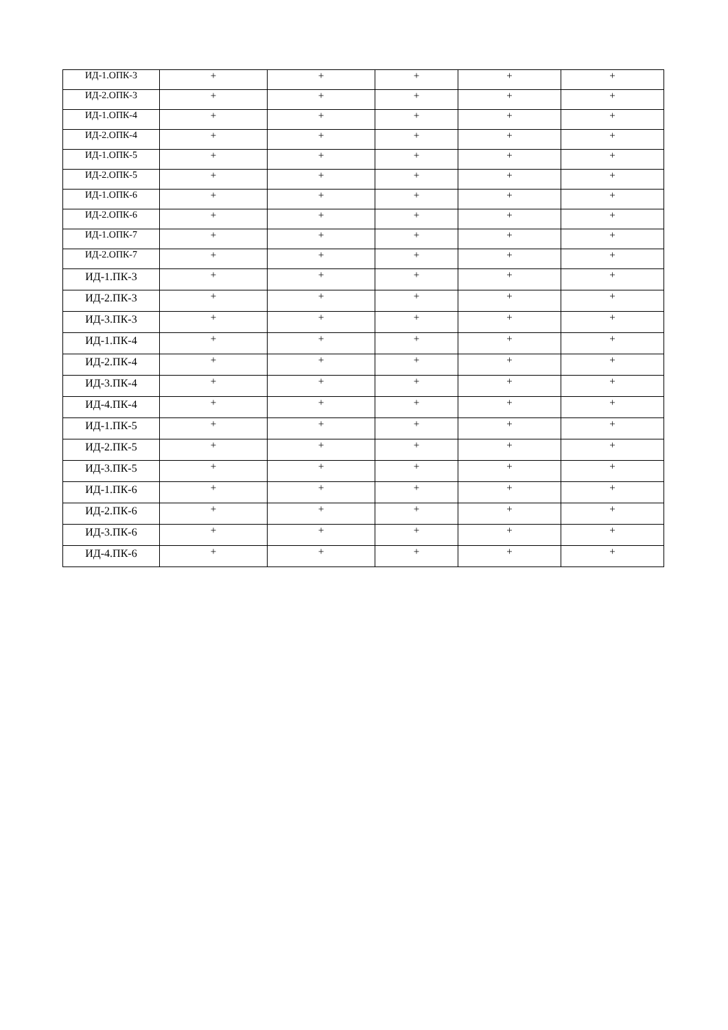| ИД-1.ОПК-3 | + | + | + | + | + |
| ИД-2.ОПК-3 | + | + | + | + | + |
| ИД-1.ОПК-4 | + | + | + | + | + |
| ИД-2.ОПК-4 | + | + | + | + | + |
| ИД-1.ОПК-5 | + | + | + | + | + |
| ИД-2.ОПК-5 | + | + | + | + | + |
| ИД-1.ОПК-6 | + | + | + | + | + |
| ИД-2.ОПК-6 | + | + | + | + | + |
| ИД-1.ОПК-7 | + | + | + | + | + |
| ИД-2.ОПК-7 | + | + | + | + | + |
| ИД-1.ПК-3 | + | + | + | + | + |
| ИД-2.ПК-3 | + | + | + | + | + |
| ИД-3.ПК-3 | + | + | + | + | + |
| ИД-1.ПК-4 | + | + | + | + | + |
| ИД-2.ПК-4 | + | + | + | + | + |
| ИД-3.ПК-4 | + | + | + | + | + |
| ИД-4.ПК-4 | + | + | + | + | + |
| ИД-1.ПК-5 | + | + | + | + | + |
| ИД-2.ПК-5 | + | + | + | + | + |
| ИД-3.ПК-5 | + | + | + | + | + |
| ИД-1.ПК-6 | + | + | + | + | + |
| ИД-2.ПК-6 | + | + | + | + | + |
| ИД-3.ПК-6 | + | + | + | + | + |
| ИД-4.ПК-6 | + | + | + | + | + |